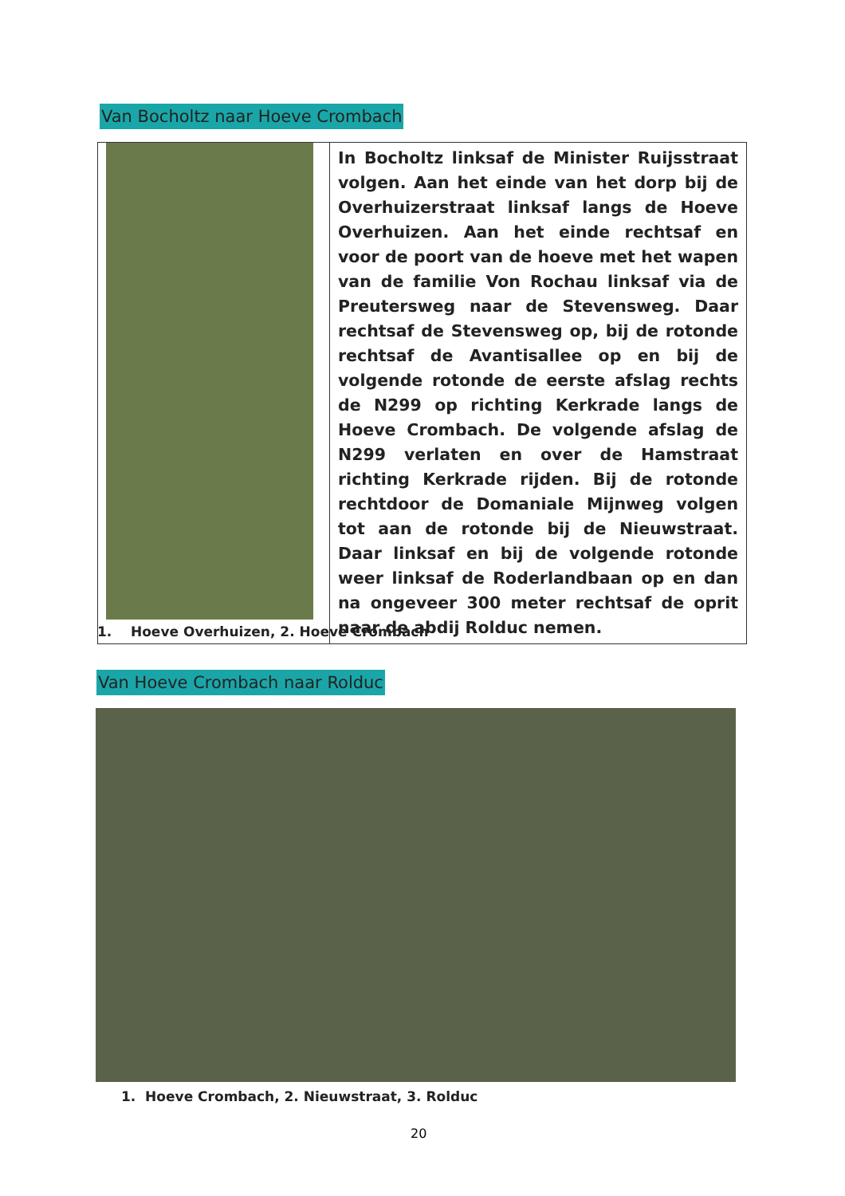Van Bocholtz naar Hoeve Crombach
| | In Bocholtz linksaf de Minister Ruijsstraat volgen. Aan het einde van het dorp bij de Overhuizerstraat linksaf langs de Hoeve Overhuizen. Aan het einde rechtsaf en voor de poort van de hoeve met het wapen van de familie Von Rochau linksaf via de Preutersweg naar de Stevensweg. Daar rechtsaf de Stevensweg op, bij de rotonde rechtsaf de Avantisallee op en bij de volgende rotonde de eerste afslag rechts de N299 op richting Kerkrade langs de Hoeve Crombach. De volgende afslag de N299 verlaten en over de Hamstraat richting Kerkrade rijden. Bij de rotonde rechtdoor de Domaniale Mijnweg volgen tot aan de rotonde bij de Nieuwstraat. Daar linksaf en bij de volgende rotonde weer linksaf de Roderlandbaan op en dan na ongeveer 300 meter rechtsaf de oprit naar de abdij Rolduc nemen. |
1. Hoeve Overhuizen, 2. Hoeve Crombach
Van Hoeve Crombach naar Rolduc
1. Hoeve Crombach, 2. Nieuwstraat, 3. Rolduc
20